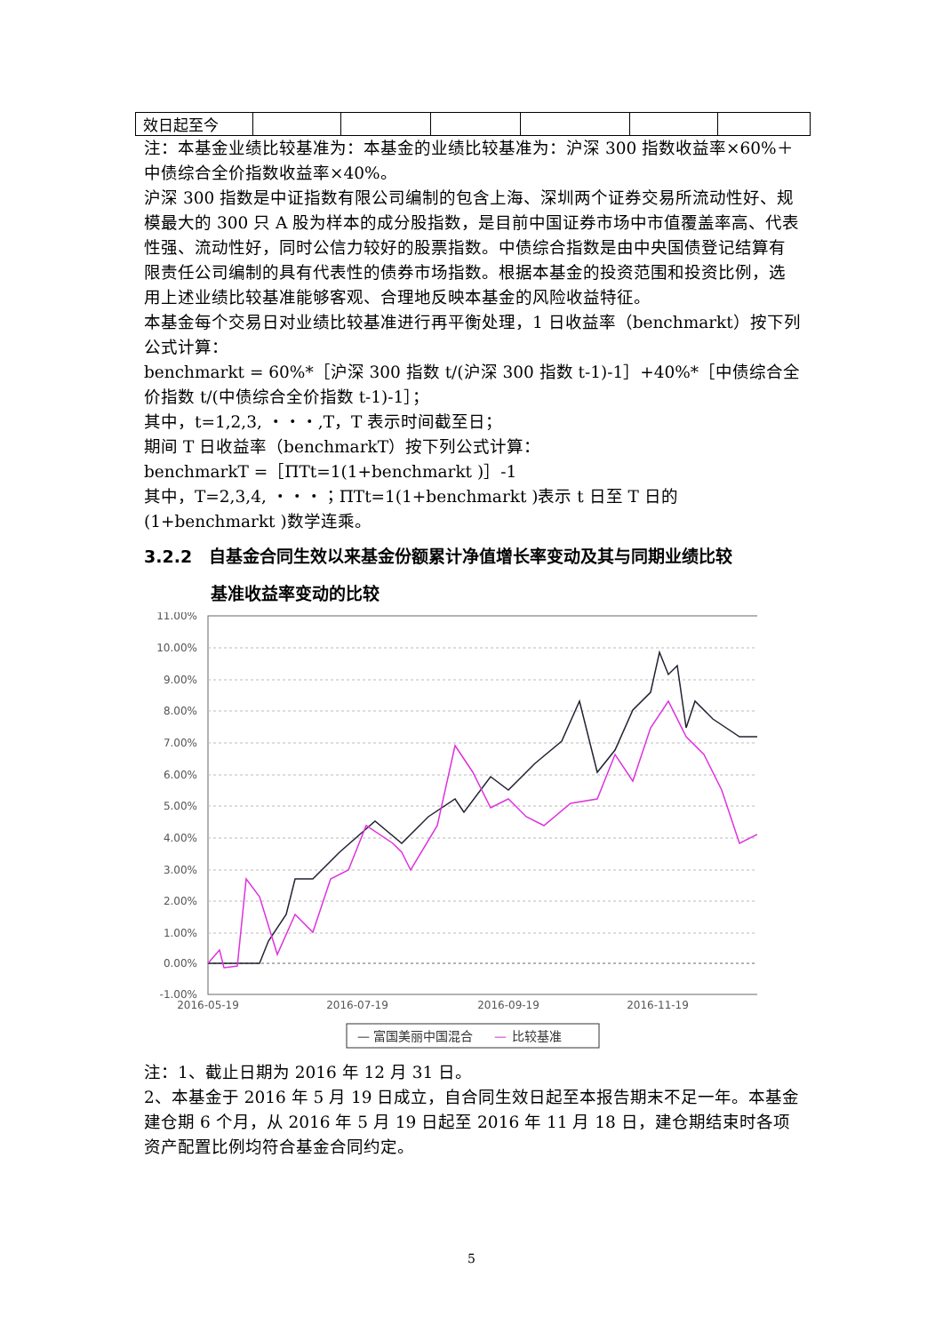| 效日起至今 | | | | | | |
注：本基金业绩比较基准为：本基金的业绩比较基准为：沪深 300 指数收益率×60%＋中债综合全价指数收益率×40%。
沪深 300 指数是中证指数有限公司编制的包含上海、深圳两个证券交易所流动性好、规模最大的 300 只 A 股为样本的成分股指数，是目前中国证券市场中市值覆盖率高、代表性强、流动性好，同时公信力较好的股票指数。中债综合指数是由中央国债登记结算有限责任公司编制的具有代表性的债券市场指数。根据本基金的投资范围和投资比例，选用上述业绩比较基准能够客观、合理地反映本基金的风险收益特征。
本基金每个交易日对业绩比较基准进行再平衡处理，1 日收益率（benchmarkt）按下列公式计算：
benchmarkt = 60%*［沪深 300 指数 t/(沪深 300 指数 t-1)-1］+40%*［中债综合全价指数 t/(中债综合全价指数 t-1)-1］；
其中，t=1,2,3, ・・・,T，T 表示时间截至日；
期间 T 日收益率（benchmarkT）按下列公式计算：
benchmarkT =［ΠTt=1(1+benchmarkt )］-1
其中，T=2,3,4, ・・・；ΠTt=1(1+benchmarkt )表示 t 日至 T 日的(1+benchmarkt )数学连乘。
3.2.2　自基金合同生效以来基金份额累计净值增长率变动及其与同期业绩比较
基准收益率变动的比较
11.00%
10.00%
9.00%
8.00%
7.00%
6.00%
5.00%
4.00%
3.00%
2.00%
1.00%
0.00%
-1.00%
2016-05-19
2016-07-19
2016-09-19
2016-11-19
— 富国美丽中国混合
—
比较基准
注：1、截止日期为 2016 年 12 月 31 日。
2、本基金于 2016 年 5 月 19 日成立，自合同生效日起至本报告期末不足一年。本基金建仓期 6 个月，从 2016 年 5 月 19 日起至 2016 年 11 月 18 日，建仓期结束时各项资产配置比例均符合基金合同约定。
5